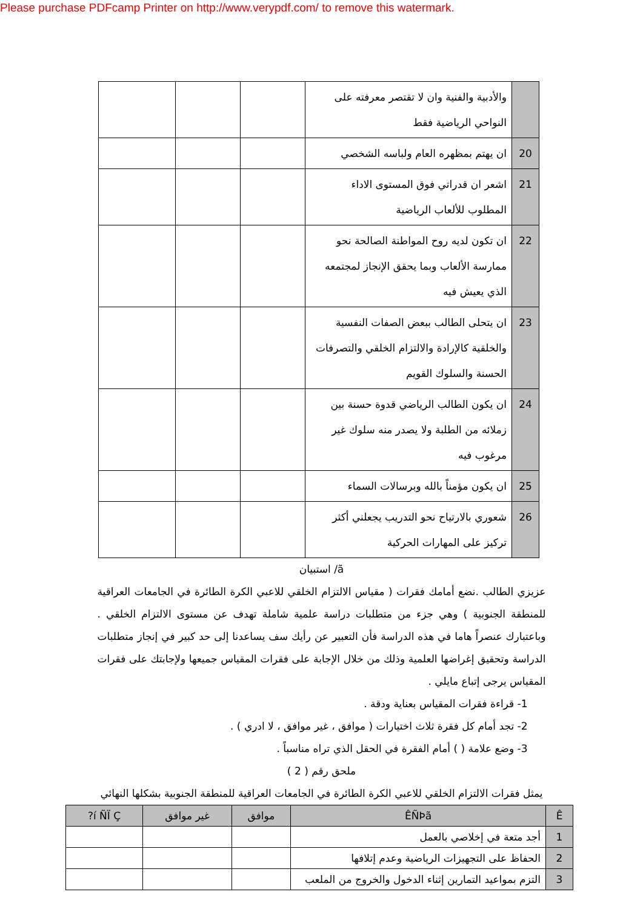Please purchase PDFcamp Printer on http://www.verypdf.com/ to remove this watermark.
| | والأدبية والفنية وان لا تقتصر معرفته على النواحي الرياضية فقط | | | |
| 20 | ان يهتم بمظهره العام ولباسه الشخصي | | | |
| 21 | اشعر ان قدراتي فوق المستوى الاداء المطلوب للألعاب الرياضية | | | |
| 22 | ان تكون لديه روح المواطنة الصالحة نحو ممارسة الألعاب وبما يحقق الإنجاز لمجتمعه الذي يعيش فيه | | | |
| 23 | ان يتحلى الطالب ببعض الصفات النفسية والخلقية كالإرادة والالتزام الخلقي والتصرفات الحسنة والسلوك القويم | | | |
| 24 | ان يكون الطالب الرياضي قدوة حسنة بين زملائه من الطلبة ولا يصدر منه سلوك غير مرغوب فيه | | | |
| 25 | ان يكون مؤمناً بالله وبرسالات السماء | | | |
| 26 | شعوري بالارتياح نحو التدريب يجعلني أكثر تركيز على المهارات الحركية | | | |
ã/ استبيان
عزيزي الطالب .نضع أمامك فقرات ( مقياس الالتزام الخلقي للاعبي الكرة الطائرة في الجامعات العراقية للمنطقة الجنوبية ) وهي جزء من متطلبات دراسة علمية شاملة تهدف عن مستوى الالتزام الخلقي . وباعتبارك عنصراً هاما في هذه الدراسة فأن التعبير عن رأيك سف يساعدنا إلى حد كبير في إنجاز متطلبات الدراسة وتحقيق إغراضها العلمية وذلك من خلال الإجابة على فقرات المقياس جميعها ولإجابتك على فقرات المقياس يرجى إتباع مايلي .
1- قراءة فقرات المقياس بعناية ودقة .
2- تجد أمام كل فقرة ثلاث اختيارات ( موافق ، غير موافق ، لا ادري ) .
3- وضع علامة ( ) أمام الفقرة في الحقل الذي تراه مناسباً .
ملحق رقم ( 2 )
يمثل فقرات الالتزام الخلقي للاعبي الكرة الطائرة في الجامعات العراقية للمنطقة الجنوبية بشكلها النهائي
| Ê | ÊÑÞã | موافق | غير موافق | í ÑÏ Ç? |
| --- | --- | --- | --- | --- |
| 1 | أجد متعة في إخلاصي بالعمل | | | |
| 2 | الحفاظ على التجهيزات الرياضية وعدم إتلافها | | | |
| 3 | التزم بمواعيد التمارين إثناء الدخول والخروج من الملعب | | | |